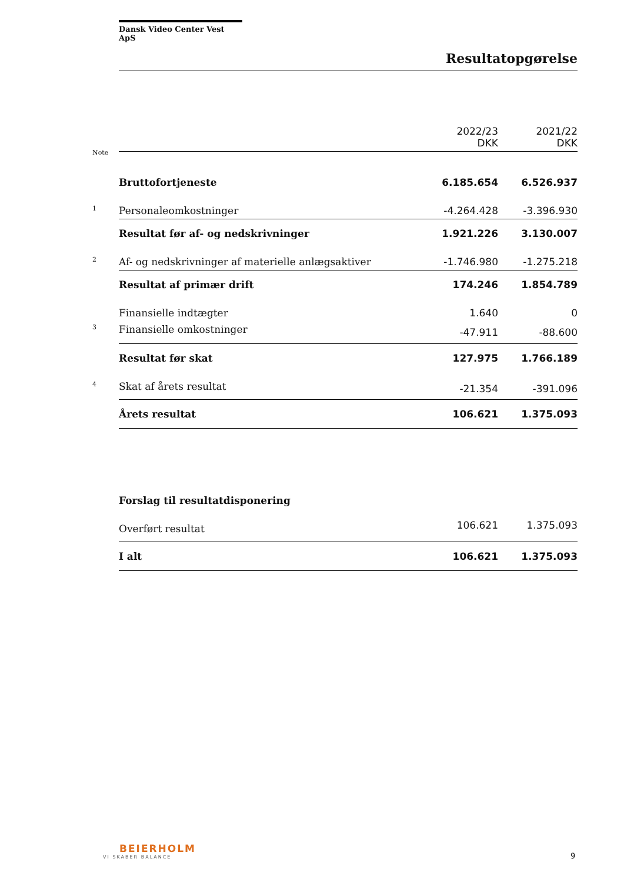Dansk Video Center Vest ApS
Resultatopgørelse
| Note | 2022/23 DKK | 2021/22 DKK |
| Bruttofortjeneste | 6.185.654 | 6.526.937 |
| 1 Personaleomkostninger | -4.264.428 | -3.396.930 |
| Resultat før af- og nedskrivninger | 1.921.226 | 3.130.007 |
| 2 Af- og nedskrivninger af materielle anlægsaktiver | -1.746.980 | -1.275.218 |
| Resultat af primær drift | 174.246 | 1.854.789 |
| Finansielle indtægter | 1.640 | 0 |
| 3 Finansielle omkostninger | -47.911 | -88.600 |
| Resultat før skat | 127.975 | 1.766.189 |
| 4 Skat af årets resultat | -21.354 | -391.096 |
| Årets resultat | 106.621 | 1.375.093 |
| Forslag til resultatdisponering | | |
| Overført resultat | 106.621 | 1.375.093 |
| I alt | 106.621 | 1.375.093 |
BEIERHOLM
VI SKABER BALANCE
9